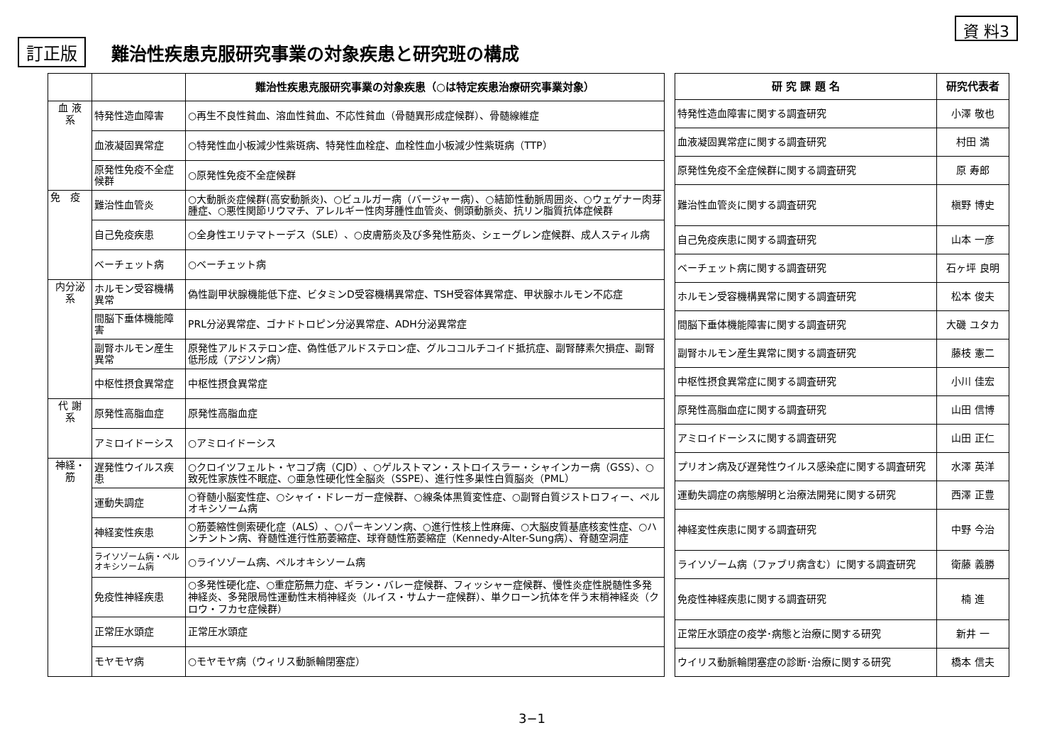訂正版
難治性疾患克服研究事業の対象疾患と研究班の構成
資 料3
| | | 難治性疾患克服研究事業の対象疾患（○は特定疾患治療研究事業対象） |
| --- | --- | --- |
| 血 液 系 | 特発性造血障害 | ○再生不良性貧血、溶血性貧血、不応性貧血（骨髄異形成症候群）、骨髄線維症 |
| | 血液凝固異常症 | ○特発性血小板減少性紫斑病、特発性血栓症、血栓性血小板減少性紫斑病（TTP） |
| | 原発性免疫不全症候群 | ○原発性免疫不全症候群 |
| 免 疫 | 難治性血管炎 | ○大動脈炎症候群(高安動脈炎)、○ビュルガー病（バージャー病）、○結節性動脈周囲炎、○ウェゲナー肉芽腫症、○悪性関節リウマチ、アレルギー性肉芽腫性血管炎、側頭動脈炎、抗リン脂質抗体症候群 |
| | 自己免疫疾患 | ○全身性エリテマトーデス（SLE）、○皮膚筋炎及び多発性筋炎、シェーグレン症候群、成人スティル病 |
| | ベーチェット病 | ○ベーチェット病 |
| 内分泌 系 | ホルモン受容機構異常 | 偽性副甲状腺機能低下症、ビタミンD受容機構異常症、TSH受容体異常症、甲状腺ホルモン不応症 |
| | 間脳下垂体機能障害 | PRL分泌異常症、ゴナドトロピン分泌異常症、ADH分泌異常症 |
| | 副腎ホルモン産生異常 | 原発性アルドステロン症、偽性低アルドステロン症、グルココルチコイド抵抗症、副腎酵素欠損症、副腎低形成（アジソン病） |
| | 中枢性摂食異常症 | 中枢性摂食異常症 |
| 代 謝 系 | 原発性高脂血症 | 原発性高脂血症 |
| | アミロイドーシス | ○アミロイドーシス |
| 神経・ 筋 | 遅発性ウイルス疾患 | ○クロイツフェルト・ヤコブ病（CJD）、○ゲルストマン・ストロイスラー・シャインカー病（GSS）、○致死性家族性不眠症、○亜急性硬化性全脳炎（SSPE）、進行性多巣性白質脳炎（PML） |
| | 運動失調症 | ○脊髄小脳変性症、○シャイ・ドレーガー症候群、○線条体黒質変性症、○副腎白質ジストロフィー、ペルオキシソーム病 |
| | 神経変性疾患 | ○筋萎縮性側索硬化症（ALS）、○パーキンソン病、○進行性核上性麻痺、○大脳皮質基底核変性症、○ハンチントン病、脊髄性進行性筋萎縮症、球脊髄性筋萎縮症（Kennedy-Alter-Sung病）、脊髄空洞症 |
| | ライソゾーム病・ペルオキシソーム病 | ○ライソゾーム病、ペルオキシソーム病 |
| | 免疫性神経疾患 | ○多発性硬化症、○重症筋無力症、ギラン・バレー症候群、フィッシャー症候群、慢性炎症性脱髄性多発神経炎、多発限局性運動性末梢神経炎（ルイス・サムナー症候群）、単クローン抗体を伴う末梢神経炎（クロウ・フカセ症候群） |
| | 正常圧水頭症 | 正常圧水頭症 |
| | モヤモヤ病 | ○モヤモヤ病（ウィリス動脈輪閉塞症） |
| 研 究 課 題 名 | 研究代表者 |
| --- | --- |
| 特発性造血障害に関する調査研究 | 小澤 敬也 |
| 血液凝固異常症に関する調査研究 | 村田 満 |
| 原発性免疫不全症候群に関する調査研究 | 原 寿郎 |
| 難治性血管炎に関する調査研究 | 槇野 博史 |
| 自己免疫疾患に関する調査研究 | 山本 一彦 |
| ベーチェット病に関する調査研究 | 石ヶ坪 良明 |
| ホルモン受容機構異常に関する調査研究 | 松本 俊夫 |
| 間脳下垂体機能障害に関する調査研究 | 大磯 ユタカ |
| 副腎ホルモン産生異常に関する調査研究 | 藤枝 憲二 |
| 中枢性摂食異常症に関する調査研究 | 小川 佳宏 |
| 原発性高脂血症に関する調査研究 | 山田 信博 |
| アミロイドーシスに関する調査研究 | 山田 正仁 |
| プリオン病及び遅発性ウイルス感染症に関する調査研究 | 水澤 英洋 |
| 運動失調症の病態解明と治療法開発に関する研究 | 西澤 正豊 |
| 神経変性疾患に関する調査研究 | 中野 今治 |
| ライソゾーム病（ファブリ病含む）に関する調査研究 | 衛藤 義勝 |
| 免疫性神経疾患に関する調査研究 | 楠 進 |
| 正常圧水頭症の疫学･病態と治療に関する研究 | 新井 一 |
| ウイリス動脈輪閉塞症の診断･治療に関する研究 | 橋本 信夫 |
3−1